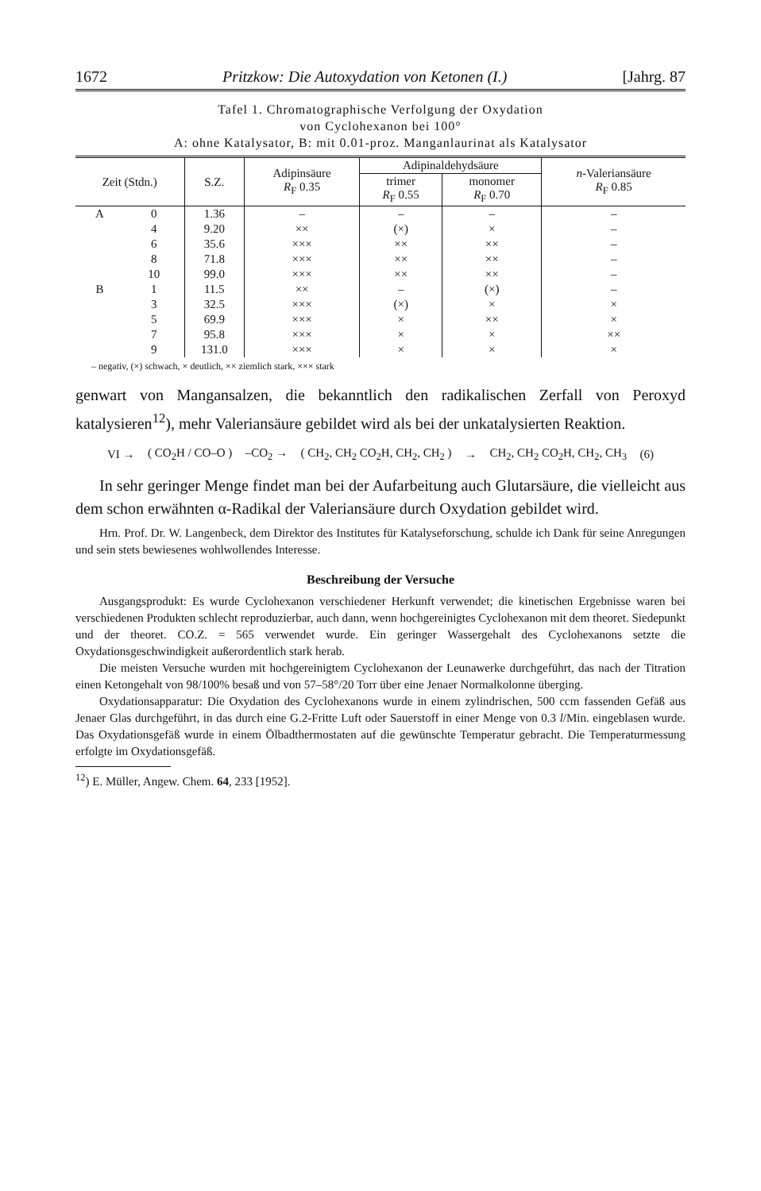1672 Pritzkow: Die Autoxydation von Ketonen (I.) [Jahrg. 87
Tafel 1. Chromatographische Verfolgung der Oxydation
von Cyclohexanon bei 100°
A: ohne Katalysator, B: mit 0.01-proz. Manganlaurinat als Katalysator
| Zeit (Stdn.) | | S.Z. | Adipinsäure R<sub>F</sub> 0.35 | Adipinaldehydsäure | | n -Valeriansäure R<sub>F</sub> 0.85 |
| --- | --- | --- | --- | --- | --- | --- |
| | | | | trimer R<sub>F</sub> 0.55 | monomer R<sub>F</sub> 0.70 | |
| A | 0 | 1.36 | – | – | – | – |
| | 4 | 9.20 | ×× | (×) | × | – |
| | 6 | 35.6 | ××× | ×× | ×× | – |
| | 8 | 71.8 | ××× | ×× | ×× | – |
| | 10 | 99.0 | ××× | ×× | ×× | – |
| B | 1 | 11.5 | ×× | – | (×) | – |
| | 3 | 32.5 | ××× | (×) | × | × |
| | 5 | 69.9 | ××× | × | ×× | × |
| | 7 | 95.8 | ××× | × | × | ×× |
| | 9 | 131.0 | ××× | × | × | × |
– negativ, (×) schwach, × deutlich, ×× ziemlich stark, ××× stark
genwart von Mangansalzen, die bekanntlich den radikalischen Zerfall von Peroxyd katalysieren<sup>12</sup>), mehr Valeriansäure gebildet wird als bei der unkatalysierten Reaktion.
VI → ( CO<sub>2</sub>H / CO–O ) –CO<sub>2</sub> → ( CH<sub>2</sub>, CH<sub>2</sub> CO<sub>2</sub>H, CH<sub>2</sub>, CH<sub>2</sub> ) → CH<sub>2</sub>, CH<sub>2</sub> CO<sub>2</sub>H, CH<sub>2</sub>, CH<sub>3</sub> (6)
In sehr geringer Menge findet man bei der Aufarbeitung auch Glutarsäure, die vielleicht aus dem schon erwähnten α-Radikal der Valeriansäure durch Oxydation gebildet wird.
Hrn. Prof. Dr. W. Langenbeck, dem Direktor des Institutes für Katalyseforschung, schulde ich Dank für seine Anregungen und sein stets bewiesenes wohlwollendes Interesse.
Beschreibung der Versuche
Ausgangsprodukt: Es wurde Cyclohexanon verschiedener Herkunft verwendet; die kinetischen Ergebnisse waren bei verschiedenen Produkten schlecht reproduzierbar, auch dann, wenn hochgereinigtes Cyclohexanon mit dem theoret. Siedepunkt und der theoret. CO.Z. = 565 verwendet wurde. Ein geringer Wassergehalt des Cyclohexanons setzte die Oxydationsgeschwindigkeit außerordentlich stark herab.
Die meisten Versuche wurden mit hochgereinigtem Cyclohexanon der Leunawerke durchgeführt, das nach der Titration einen Ketongehalt von 98/100% besaß und von 57–58°/20 Torr über eine Jenaer Normalkolonne überging.
Oxydationsapparatur: Die Oxydation des Cyclohexanons wurde in einem zylindrischen, 500 ccm fassenden Gefäß aus Jenaer Glas durchgeführt, in das durch eine G.2-Fritte Luft oder Sauerstoff in einer Menge von 0.3 l/Min. eingeblasen wurde. Das Oxydationsgefäß wurde in einem Ölbadthermostaten auf die gewünschte Temperatur gebracht. Die Temperaturmessung erfolgte im Oxydationsgefäß.
<sup>12</sup>) E. Müller, Angew. Chem. 64, 233 [1952].